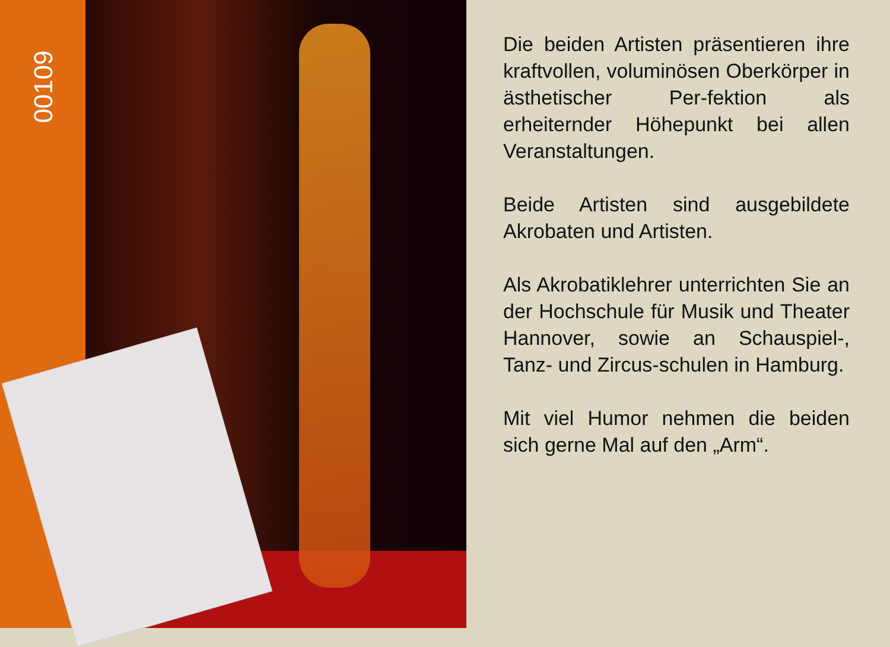00109
Die beiden Artisten präsentieren ihre kraftvollen, voluminösen Oberkörper in ästhetischer Per-fektion als erheiternder Höhepunkt bei allen Veranstaltungen.
Beide Artisten sind ausgebildete Akrobaten und Artisten.
Als Akrobatiklehrer unterrichten Sie an der Hochschule für Musik und Theater Hannover, sowie an Schauspiel-, Tanz- und Zircus-schulen in Hamburg.
Mit viel Humor nehmen die beiden sich gerne Mal auf den „Arm“.